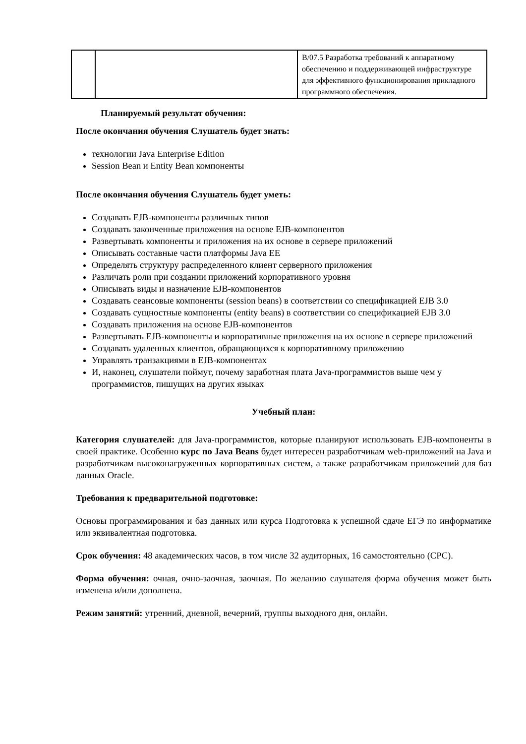| | | B/07.5 Разработка требований к аппаратному обеспечению и поддерживающей инфраструктуре для эффективного функционирования прикладного программного обеспечения. |
Планируемый результат обучения:
После окончания обучения Слушатель будет знать:
технологии Java Enterprise Edition
Session Bean и Entity Bean компоненты
После окончания обучения Слушатель будет уметь:
Создавать EJB-компоненты различных типов
Создавать законченные приложения на основе EJB-компонентов
Развертывать компоненты и приложения на их основе в сервере приложений
Описывать составные части платформы Java EE
Определять структуру распределенного клиент серверного приложения
Различать роли при создании приложений корпоративного уровня
Описывать виды и назначение EJB-компонентов
Создавать сеансовые компоненты (session beans) в соответствии со спецификацией EJB 3.0
Создавать сущностные компоненты (entity beans) в соответствии со спецификацией EJB 3.0
Создавать приложения на основе EJB-компонентов
Развертывать EJB-компоненты и корпоративные приложения на их основе в сервере приложений
Создавать удаленных клиентов, обращающихся к корпоративному приложению
Управлять транзакциями в EJB-компонентах
И, наконец, слушатели поймут, почему заработная плата Java-программистов выше чем у программистов, пишущих на других языках
Учебный план:
Категория слушателей: для Java-программистов, которые планируют использовать EJB-компоненты в своей практике. Особенно курс по Java Beans будет интересен разработчикам web-приложений на Java и разработчикам высоконагруженных корпоративных систем, а также разработчикам приложений для баз данных Oracle.
Требования к предварительной подготовке:
Основы программирования и баз данных или курса Подготовка к успешной сдаче ЕГЭ по информатике или эквивалентная подготовка.
Срок обучения: 48 академических часов, в том числе 32 аудиторных, 16 самостоятельно (СРС).
Форма обучения: очная, очно-заочная, заочная. По желанию слушателя форма обучения может быть изменена и/или дополнена.
Режим занятий: утренний, дневной, вечерний, группы выходного дня, онлайн.